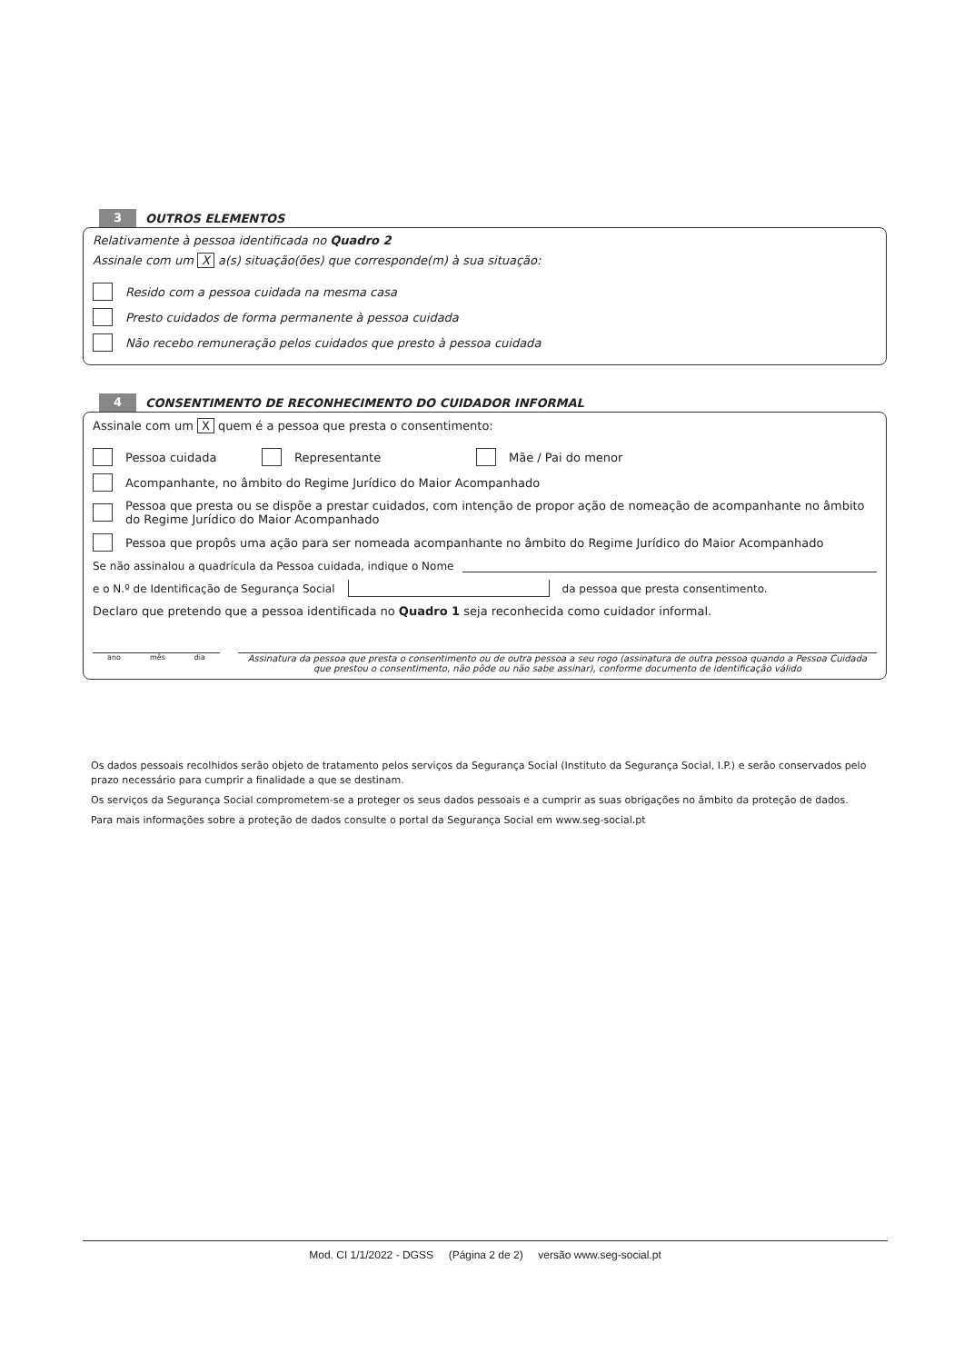3
OUTROS ELEMENTOS
Relativamente à pessoa identificada no Quadro 2
Assinale com um X a(s) situação(ões) que corresponde(m) à sua situação:
Resido com a pessoa cuidada na mesma casa
Presto cuidados de forma permanente à pessoa cuidada
Não recebo remuneração pelos cuidados que presto à pessoa cuidada
4
CONSENTIMENTO DE RECONHECIMENTO DO CUIDADOR INFORMAL
Assinale com um X quem é a pessoa que presta o consentimento:
Pessoa cuidada Representante
Mãe / Pai do menor
Acompanhante, no âmbito do Regime Jurídico do Maior Acompanhado
Pessoa que presta ou se dispõe a prestar cuidados, com intenção de propor ação de nomeação de acompanhante no âmbito do Regime Jurídico do Maior Acompanhado
Pessoa que propôs uma ação para ser nomeada acompanhante no âmbito do Regime Jurídico do Maior Acompanhado
Se não assinalou a quadrícula da Pessoa cuidada, indique o Nome
e o N.º de Identificação de Segurança Social da pessoa que presta consentimento.
Declaro que pretendo que a pessoa identificada no Quadro 1 seja reconhecida como cuidador informal.
ano mês dia
Assinatura da pessoa que presta o consentimento ou de outra pessoa a seu rogo (assinatura de outra pessoa quando a Pessoa Cuidada que prestou o consentimento, não pôde ou não sabe assinar), conforme documento de identificação válido
Os dados pessoais recolhidos serão objeto de tratamento pelos serviços da Segurança Social (Instituto da Segurança Social, I.P.) e serão conservados pelo prazo necessário para cumprir a finalidade a que se destinam.
Os serviços da Segurança Social comprometem-se a proteger os seus dados pessoais e a cumprir as suas obrigações no âmbito da proteção de dados.
Para mais informações sobre a proteção de dados consulte o portal da Segurança Social em www.seg-social.pt
Mod. CI 1/1/2022 - DGSS (Página 2 de 2) versão www.seg-social.pt